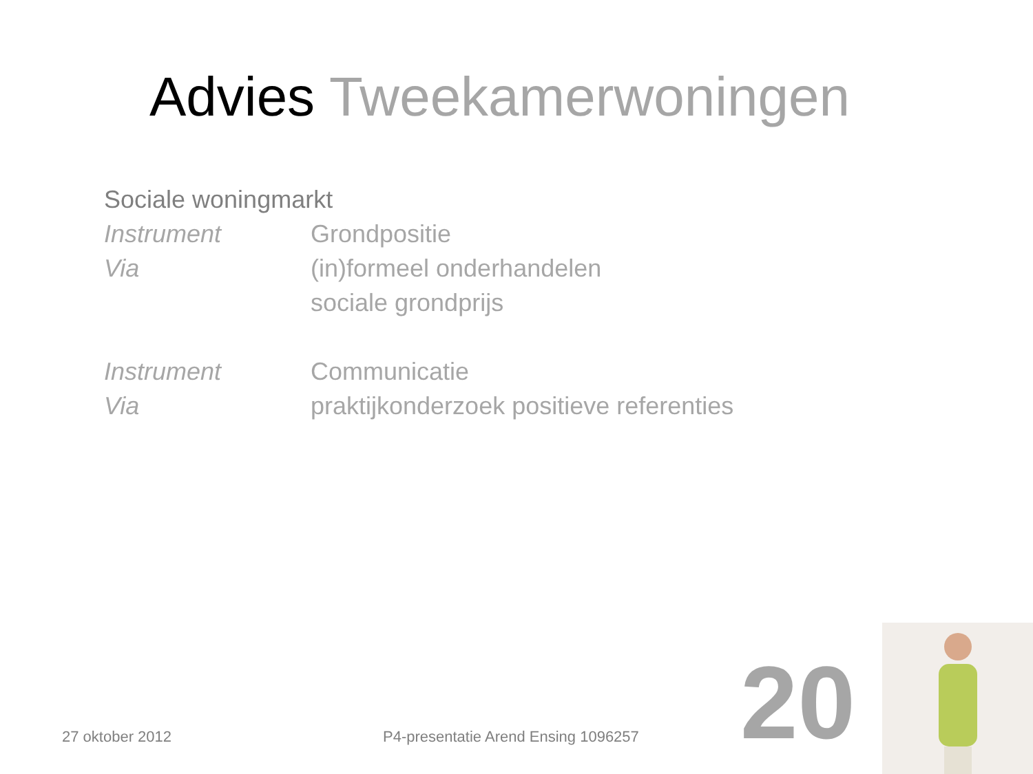Advies Tweekamerwoningen
Sociale woningmarkt
Instrument Grondpositie
Via (in)formeel onderhandelen
sociale grondprijs
Instrument Communicatie
Via praktijkonderzoek positieve referenties
27 oktober 2012
P4-presentatie Arend Ensing 1096257
20